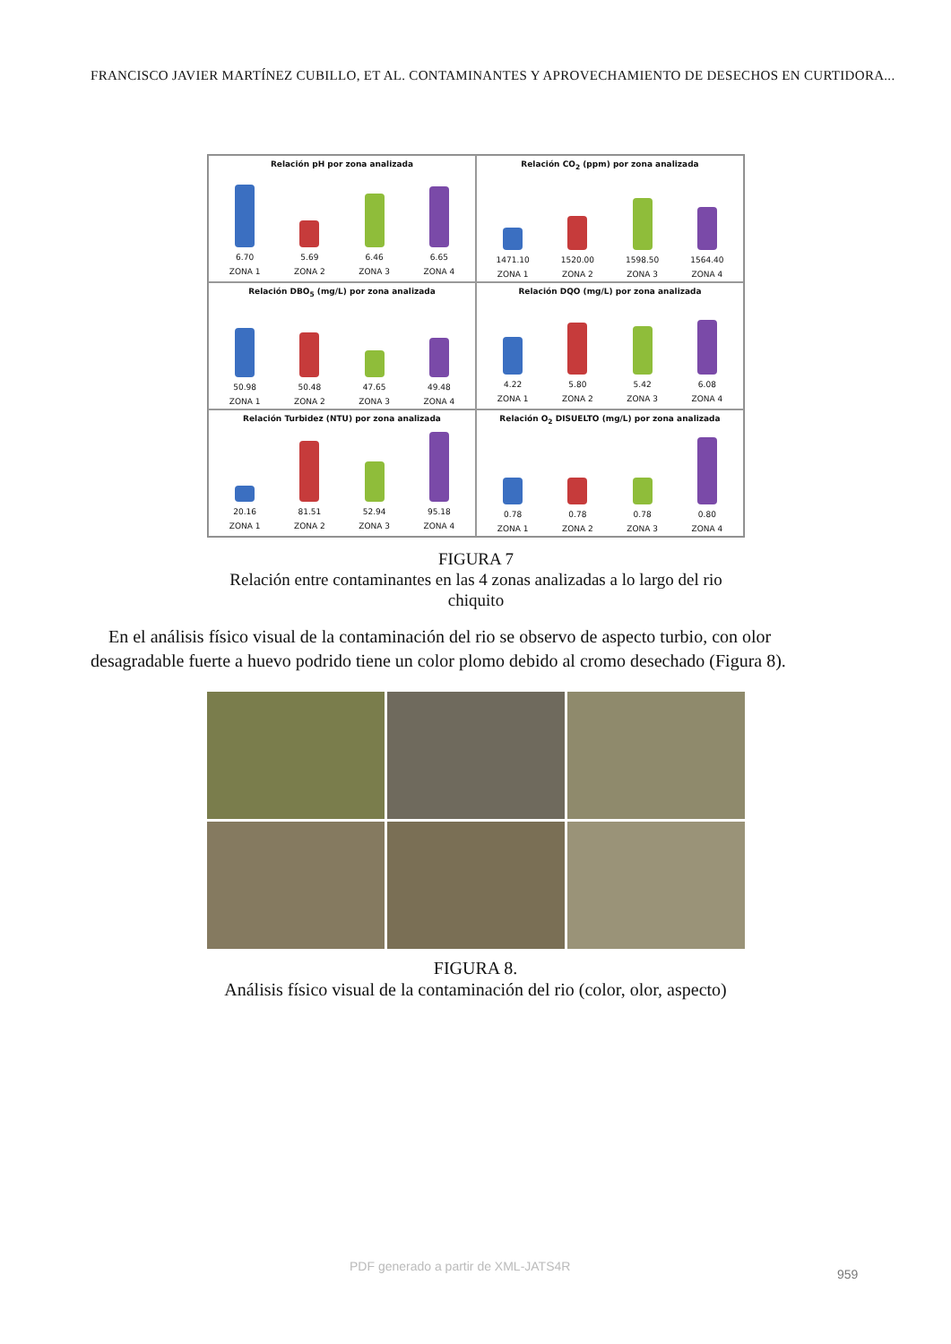FRANCISCO JAVIER MARTÍNEZ CUBILLO, ET AL. CONTAMINANTES Y APROVECHAMIENTO DE DESECHOS EN CURTIDORA...
Relación pH por zona analizada
6.70 5.69 6.46 6.65
ZONA 1 ZONA 2 ZONA 3 ZONA 4
Relación CO<sub>2</sub> (ppm) por zona analizada
1471.10 1520.00 1598.50 1564.40
ZONA 1 ZONA 2 ZONA 3 ZONA 4
Relación DBO<sub>5</sub> (mg/L) por zona analizada
50.98 50.48 47.65 49.48
ZONA 1 ZONA 2 ZONA 3 ZONA 4
Relación DQO (mg/L) por zona analizada
4.22 5.80 5.42 6.08
ZONA 1 ZONA 2 ZONA 3 ZONA 4
Relación Turbidez (NTU) por zona analizada
20.16 81.51 52.94 95.18
ZONA 1 ZONA 2 ZONA 3 ZONA 4
Relación O<sub>2</sub> DISUELTO (mg/L) por zona analizada
0.78 0.78 0.78 0.80
ZONA 1 ZONA 2 ZONA 3 ZONA 4
FIGURA 7
Relación entre contaminantes en las 4 zonas analizadas a lo largo del rio chiquito
En el análisis físico visual de la contaminación del rio se observo de aspecto turbio, con olor desagradable fuerte a huevo podrido tiene un color plomo debido al cromo desechado (Figura 8).
FIGURA 8.
Análisis físico visual de la contaminación del rio (color, olor, aspecto)
PDF generado a partir de XML-JATS4R
959